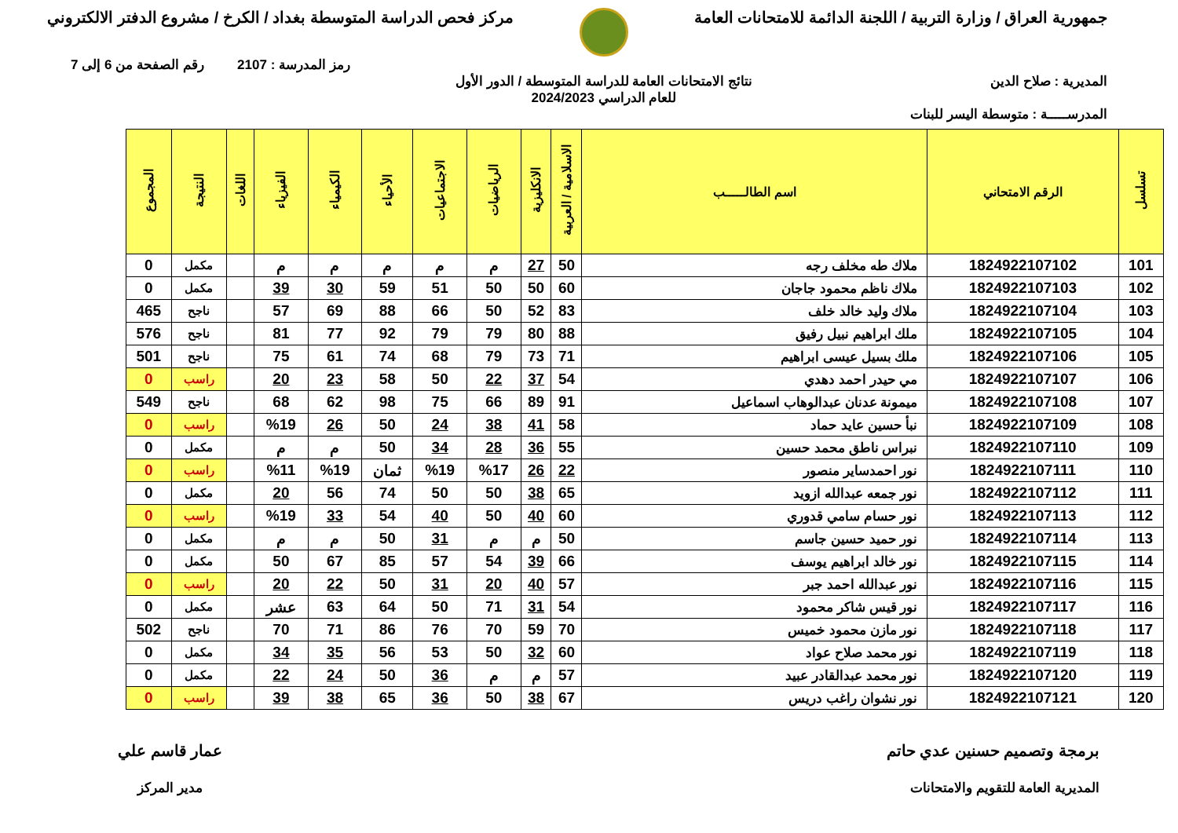جمهورية العراق / وزارة التربية / اللجنة الدائمة للامتحانات العامة
مركز فحص الدراسة المتوسطة بغداد / الكرخ / مشروع الدفتر الالكتروني
رمز المدرسة : 2107 رقم الصفحة من 6 إلى 7
المديرية : صلاح الدين نتائج الامتحانات العامة للدراسة المتوسطة / الدور الأول
للعام الدراسي 2024/2023
المدرســـــة : متوسطة اليسر للبنات
| تسلسل | الرقم الامتحاني | اسم الطالـــــب | الاسلامية / العربية | الانكليزية | الرياضيات | الاجتماعيات | الأحياء | الكيمياء | الفيزياء | اللغات | النتيجة | المجموع |
| --- | --- | --- | --- | --- | --- | --- | --- | --- | --- | --- | --- | --- |
| 101 | 1824922107102 | ملاك طه مخلف رجه | 50 | 27 | م | م | م | م | م | | مكمل | 0 |
| 102 | 1824922107103 | ملاك ناظم محمود جاجان | 60 | 50 | 50 | 51 | 59 | 30 | 39 | | مكمل | 0 |
| 103 | 1824922107104 | ملاك وليد خالد خلف | 83 | 52 | 50 | 66 | 88 | 69 | 57 | | ناجح | 465 |
| 104 | 1824922107105 | ملك ابراهيم نبيل رفيق | 88 | 80 | 79 | 79 | 92 | 77 | 81 | | ناجح | 576 |
| 105 | 1824922107106 | ملك بسيل عيسى ابراهيم | 71 | 73 | 79 | 68 | 74 | 61 | 75 | | ناجح | 501 |
| 106 | 1824922107107 | مي حيدر احمد دهدي | 54 | 37 | 22 | 50 | 58 | 23 | 20 | | راسب | 0 |
| 107 | 1824922107108 | ميمونة عدنان عبدالوهاب اسماعيل | 91 | 89 | 66 | 75 | 98 | 62 | 68 | | ناجح | 549 |
| 108 | 1824922107109 | نبأ حسين عايد حماد | 58 | 41 | 38 | 24 | 50 | 26 | %19 | | راسب | 0 |
| 109 | 1824922107110 | نبراس ناطق محمد حسين | 55 | 36 | 28 | 34 | 50 | م | م | | مكمل | 0 |
| 110 | 1824922107111 | نور احمدساير منصور | 22 | 26 | %17 | %19 | ثمان | %19 | %11 | | راسب | 0 |
| 111 | 1824922107112 | نور جمعه عبدالله ازويد | 65 | 38 | 50 | 50 | 74 | 56 | 20 | | مكمل | 0 |
| 112 | 1824922107113 | نور حسام سامي قدوري | 60 | 40 | 50 | 40 | 54 | 33 | %19 | | راسب | 0 |
| 113 | 1824922107114 | نور حميد حسين جاسم | 50 | م | م | 31 | 50 | م | م | | مكمل | 0 |
| 114 | 1824922107115 | نور خالد ابراهيم يوسف | 66 | 39 | 54 | 57 | 85 | 67 | 50 | | مكمل | 0 |
| 115 | 1824922107116 | نور عبدالله احمد جبر | 57 | 40 | 20 | 31 | 50 | 22 | 20 | | راسب | 0 |
| 116 | 1824922107117 | نور قيس شاكر محمود | 54 | 31 | 71 | 50 | 64 | 63 | عشر | | مكمل | 0 |
| 117 | 1824922107118 | نور مازن محمود خميس | 70 | 59 | 70 | 76 | 86 | 71 | 70 | | ناجح | 502 |
| 118 | 1824922107119 | نور محمد صلاح عواد | 60 | 32 | 50 | 53 | 56 | 35 | 34 | | مكمل | 0 |
| 119 | 1824922107120 | نور محمد عبدالقادر عبيد | 57 | م | م | 36 | 50 | 24 | 22 | | مكمل | 0 |
| 120 | 1824922107121 | نور نشوان راغب دريس | 67 | 38 | 50 | 36 | 65 | 38 | 39 | | راسب | 0 |
برمجة وتصميم حسنين عدي حاتم
المديرية العامة للتقويم والامتحانات
عمار قاسم علي
مدير المركز